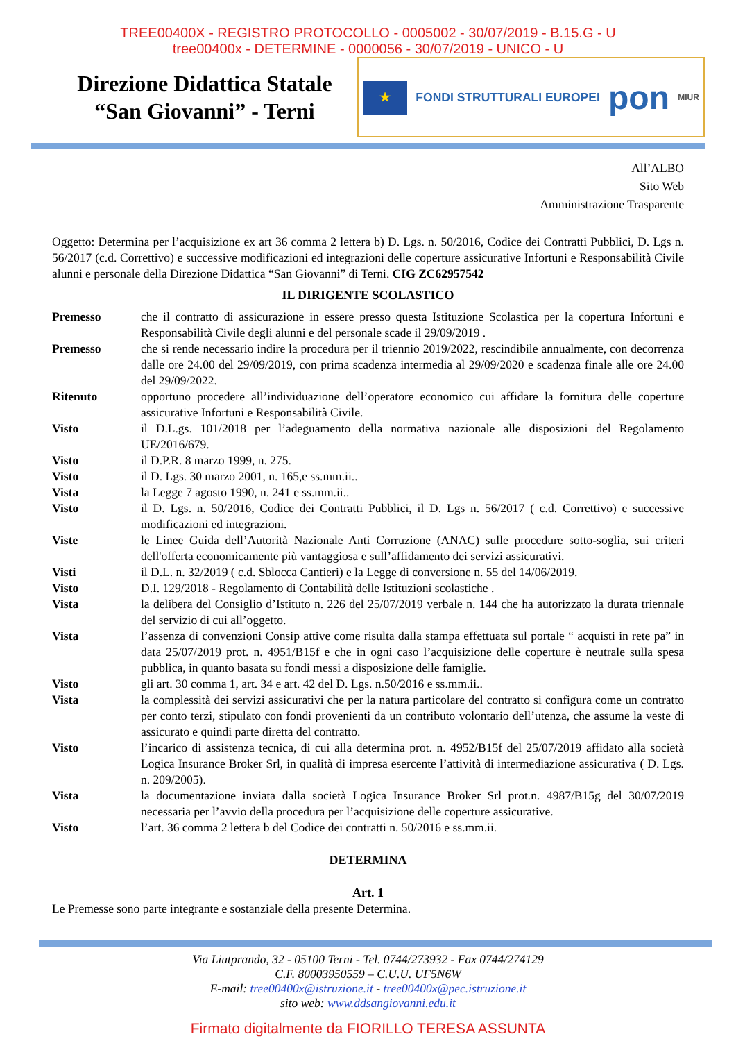TREE00400X - REGISTRO PROTOCOLLO - 0005002 - 30/07/2019 - B.15.G - U
tree00400x - DETERMINE - 0000056 - 30/07/2019 - UNICO - U
Direzione Didattica Statale
“San Giovanni” - Terni
★ FONDI STRUTTURALI EUROPEI pon MIUR
All’ALBO
Sito Web
Amministrazione Trasparente
Oggetto: Determina per l’acquisizione ex art 36 comma 2 lettera b) D. Lgs. n. 50/2016, Codice dei Contratti Pubblici, D. Lgs n. 56/2017 (c.d. Correttivo) e successive modificazioni ed integrazioni delle coperture assicurative Infortuni e Responsabilità Civile alunni e personale della Direzione Didattica “San Giovanni” di Terni. CIG ZC62957542
IL DIRIGENTE SCOLASTICO
Premesso che il contratto di assicurazione in essere presso questa Istituzione Scolastica per la copertura Infortuni e Responsabilità Civile degli alunni e del personale scade il 29/09/2019 .
Premesso che si rende necessario indire la procedura per il triennio 2019/2022, rescindibile annualmente, con decorrenza dalle ore 24.00 del 29/09/2019, con prima scadenza intermedia al 29/09/2020 e scadenza finale alle ore 24.00 del 29/09/2022.
Ritenuto opportuno procedere all’individuazione dell’operatore economico cui affidare la fornitura delle coperture assicurative Infortuni e Responsabilità Civile.
Visto il D.L.gs. 101/2018 per l’adeguamento della normativa nazionale alle disposizioni del Regolamento UE/2016/679.
Visto il D.P.R. 8 marzo 1999, n. 275.
Visto il D. Lgs. 30 marzo 2001, n. 165,e ss.mm.ii..
Vista la Legge 7 agosto 1990, n. 241 e ss.mm.ii..
Visto il D. Lgs. n. 50/2016, Codice dei Contratti Pubblici, il D. Lgs n. 56/2017 ( c.d. Correttivo) e successive modificazioni ed integrazioni.
Viste le Linee Guida dell’Autorità Nazionale Anti Corruzione (ANAC) sulle procedure sotto-soglia, sui criteri dell'offerta economicamente più vantaggiosa e sull’affidamento dei servizi assicurativi.
Visti il D.L. n. 32/2019 ( c.d. Sblocca Cantieri) e la Legge di conversione n. 55 del 14/06/2019.
Visto D.I. 129/2018 - Regolamento di Contabilità delle Istituzioni scolastiche .
Vista la delibera del Consiglio d’Istituto n. 226 del 25/07/2019 verbale n. 144 che ha autorizzato la durata triennale del servizio di cui all’oggetto.
Vista l’assenza di convenzioni Consip attive come risulta dalla stampa effettuata sul portale “ acquisti in rete pa” in data 25/07/2019 prot. n. 4951/B15f e che in ogni caso l’acquisizione delle coperture è neutrale sulla spesa pubblica, in quanto basata su fondi messi a disposizione delle famiglie.
Visto gli art. 30 comma 1, art. 34 e art. 42 del D. Lgs. n.50/2016 e ss.mm.ii..
Vista la complessità dei servizi assicurativi che per la natura particolare del contratto si configura come un contratto per conto terzi, stipulato con fondi provenienti da un contributo volontario dell’utenza, che assume la veste di assicurato e quindi parte diretta del contratto.
Visto l’incarico di assistenza tecnica, di cui alla determina prot. n. 4952/B15f del 25/07/2019 affidato alla società Logica Insurance Broker Srl, in qualità di impresa esercente l’attività di intermediazione assicurativa ( D. Lgs. n. 209/2005).
Vista la documentazione inviata dalla società Logica Insurance Broker Srl prot.n. 4987/B15g del 30/07/2019 necessaria per l’avvio della procedura per l’acquisizione delle coperture assicurative.
Visto l’art. 36 comma 2 lettera b del Codice dei contratti n. 50/2016 e ss.mm.ii.
DETERMINA
Art. 1
Le Premesse sono parte integrante e sostanziale della presente Determina.
Via Liutprando, 32 - 05100 Terni - Tel. 0744/273932 - Fax 0744/274129
C.F. 80003950559 – C.U.U. UF5N6W
E-mail: tree00400x@istruzione.it - tree00400x@pec.istruzione.it
sito web: www.ddsangiovanni.edu.it
Firmato digitalmente da FIORILLO TERESA ASSUNTA